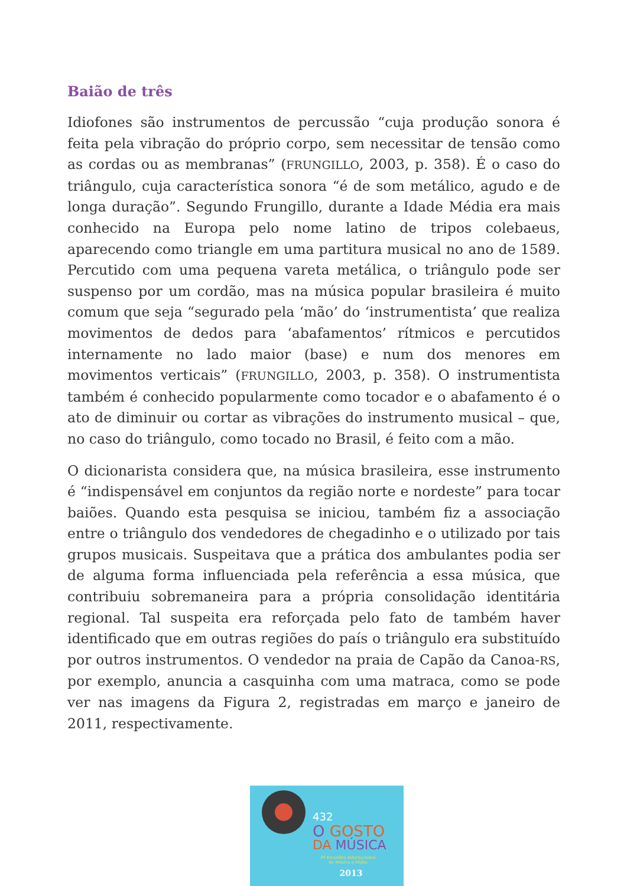Baião de três
Idiofones são instrumentos de percussão “cuja produção sonora é feita pela vibração do próprio corpo, sem necessitar de tensão como as cordas ou as membranas” (FRUNGILLO, 2003, p. 358). É o caso do triângulo, cuja característica sonora “é de som metálico, agudo e de longa duração”. Segundo Frungillo, durante a Idade Média era mais conhecido na Europa pelo nome latino de tripos colebaeus, aparecendo como triangle em uma partitura musical no ano de 1589. Percutido com uma pequena vareta metálica, o triângulo pode ser suspenso por um cordão, mas na música popular brasileira é muito comum que seja “segurado pela ‘mão’ do ‘instrumentista’ que realiza movimentos de dedos para ‘abafamentos’ rítmicos e percutidos internamente no lado maior (base) e num dos menores em movimentos verticais” (FRUNGILLO, 2003, p. 358). O instrumentista também é conhecido popularmente como tocador e o abafamento é o ato de diminuir ou cortar as vibrações do instrumento musical – que, no caso do triângulo, como tocado no Brasil, é feito com a mão.
O dicionarista considera que, na música brasileira, esse instrumento é “indispensável em conjuntos da região norte e nordeste” para tocar baiões. Quando esta pesquisa se iniciou, também fiz a associação entre o triângulo dos vendedores de chegadinho e o utilizado por tais grupos musicais. Suspeitava que a prática dos ambulantes podia ser de alguma forma influenciada pela referência a essa música, que contribuiu sobremaneira para a própria consolidação identitária regional. Tal suspeita era reforçada pelo fato de também haver identificado que em outras regiões do país o triângulo era substituído por outros instrumentos. O vendedor na praia de Capão da Canoa-RS, por exemplo, anuncia a casquinha com uma matraca, como se pode ver nas imagens da Figura 2, registradas em março e janeiro de 2011, respectivamente.
432
O GOSTO
DA MÚSICA
9º Encontro Internacional
de Música e Mídia
2013